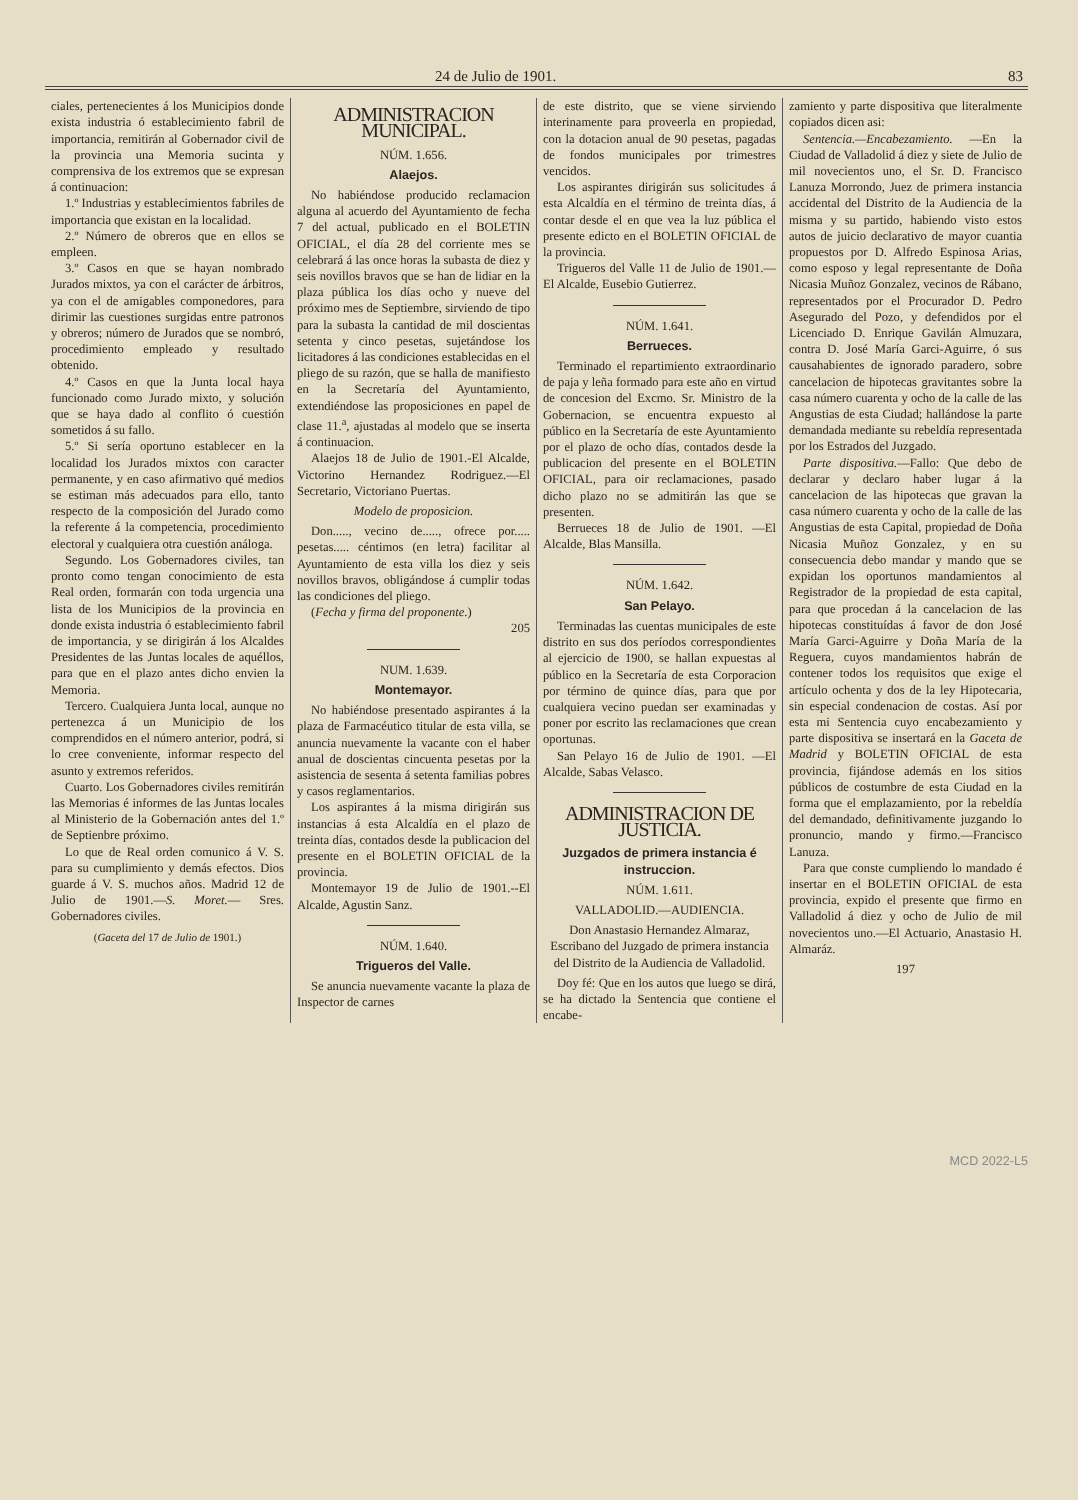24 de Julio de 1901. 83
ciales, pertenecientes á los Municipios donde exista industria ó establecimiento fabril de importancia, remitirán al Gobernador civil de la provincia una Memoria sucinta y comprensiva de los extremos que se expresan á continuacion:
1.º Industrias y establecimientos fabriles de importancia que existan en la localidad.
2.º Número de obreros que en ellos se empleen.
3.º Casos en que se hayan nombrado Jurados mixtos, ya con el carácter de árbitros, ya con el de amigables componedores, para dirimir las cuestiones surgidas entre patronos y obreros; número de Jurados que se nombró, procedimiento empleado y resultado obtenido.
4.º Casos en que la Junta local haya funcionado como Jurado mixto, y solución que se haya dado al conflito ó cuestión sometidos á su fallo.
5.º Si sería oportuno establecer en la localidad los Jurados mixtos con caracter permanente, y en caso afirmativo qué medios se estiman más adecuados para ello, tanto respecto de la composición del Jurado como la referente á la competencia, procedimiento electoral y cualquiera otra cuestión análoga.
Segundo. Los Gobernadores civiles, tan pronto como tengan conocimiento de esta Real orden, formarán con toda urgencia una lista de los Municipios de la provincia en donde exista industria ó establecimiento fabril de importancia, y se dirigirán á los Alcaldes Presidentes de las Juntas locales de aquéllos, para que en el plazo antes dicho envien la Memoria.
Tercero. Cualquiera Junta local, aunque no pertenezca á un Municipio de los comprendidos en el número anterior, podrá, si lo cree conveniente, informar respecto del asunto y extremos referidos.
Cuarto. Los Gobernadores civiles remitirán las Memorias é informes de las Juntas locales al Ministerio de la Gobernación antes del 1.º de Septienbre próximo.
Lo que de Real orden comunico á V. S. para su cumplimiento y demás efectos. Dios guarde á V. S. muchos años. Madrid 12 de Julio de 1901.—S. Moret.— Sres. Gobernadores civiles.
(Gaceta del 17 de Julio de 1901.)
ADMINISTRACION MUNICIPAL.
NÚM. 1.656.
Alaejos.
No habiéndose producido reclamacion alguna al acuerdo del Ayuntamiento de fecha 7 del actual, publicado en el BOLETIN OFICIAL, el día 28 del corriente mes se celebrará á las once horas la subasta de diez y seis novillos bravos que se han de lidiar en la plaza pública los días ocho y nueve del próximo mes de Septiembre, sirviendo de tipo para la subasta la cantidad de mil doscientas setenta y cinco pesetas, sujetándose los licitadores á las condiciones establecidas en el pliego de su razón, que se halla de manifiesto en la Secretaría del Ayuntamiento, extendiéndose las proposiciones en papel de clase 11.<sup>a</sup>, ajustadas al modelo que se inserta á continuacion.
Alaejos 18 de Julio de 1901.-El Alcalde, Victorino Hernandez Rodriguez.—El Secretario, Victoriano Puertas.
Modelo de proposicion.
Don....., vecino de....., ofrece por..... pesetas..... céntimos (en letra) facilitar al Ayuntamiento de esta villa los diez y seis novillos bravos, obligándose á cumplir todas las condiciones del pliego.
(Fecha y firma del proponente.)
205
NUM. 1.639.
Montemayor.
No habiéndose presentado aspirantes á la plaza de Farmacéutico titular de esta villa, se anuncia nuevamente la vacante con el haber anual de doscientas cincuenta pesetas por la asistencia de sesenta á setenta familias pobres y casos reglamentarios.
Los aspirantes á la misma dirigirán sus instancias á esta Alcaldía en el plazo de treinta días, contados desde la publicacion del presente en el BOLETIN OFICIAL de la provincia.
Montemayor 19 de Julio de 1901.--El Alcalde, Agustin Sanz.
NÚM. 1.640.
Trigueros del Valle.
Se anuncia nuevamente vacante la plaza de Inspector de carnes
de este distrito, que se viene sirviendo interinamente para proveerla en propiedad, con la dotacion anual de 90 pesetas, pagadas de fondos municipales por trimestres vencidos.
Los aspirantes dirigirán sus solicitudes á esta Alcaldía en el término de treinta días, á contar desde el en que vea la luz pública el presente edicto en el BOLETIN OFICIAL de la provincia.
Trigueros del Valle 11 de Julio de 1901.—El Alcalde, Eusebio Gutierrez.
NÚM. 1.641.
Berrueces.
Terminado el repartimiento extraordinario de paja y leña formado para este año en virtud de concesion del Excmo. Sr. Ministro de la Gobernacion, se encuentra expuesto al público en la Secretaría de este Ayuntamiento por el plazo de ocho días, contados desde la publicacion del presente en el BOLETIN OFICIAL, para oir reclamaciones, pasado dicho plazo no se admitirán las que se presenten.
Berrueces 18 de Julio de 1901. —El Alcalde, Blas Mansilla.
NÚM. 1.642.
San Pelayo.
Terminadas las cuentas municipales de este distrito en sus dos períodos correspondientes al ejercicio de 1900, se hallan expuestas al público en la Secretaría de esta Corporacion por término de quince días, para que por cualquiera vecino puedan ser examinadas y poner por escrito las reclamaciones que crean oportunas.
San Pelayo 16 de Julio de 1901. —El Alcalde, Sabas Velasco.
ADMINISTRACION DE JUSTICIA.
Juzgados de primera instancia é instruccion.
NÚM. 1.611.
VALLADOLID.—AUDIENCIA.
Don Anastasio Hernandez Almaraz, Escribano del Juzgado de primera instancia del Distrito de la Audiencia de Valladolid.
Doy fé: Que en los autos que luego se dirá, se ha dictado la Sentencia que contiene el encabe-
zamiento y parte dispositiva que literalmente copiados dicen asi:
Sentencia.—Encabezamiento. —En la Ciudad de Valladolid á diez y siete de Julio de mil novecientos uno, el Sr. D. Francisco Lanuza Morrondo, Juez de primera instancia accidental del Distrito de la Audiencia de la misma y su partido, habiendo visto estos autos de juicio declarativo de mayor cuantia propuestos por D. Alfredo Espinosa Arias, como esposo y legal representante de Doña Nicasia Muñoz Gonzalez, vecinos de Rábano, representados por el Procurador D. Pedro Asegurado del Pozo, y defendidos por el Licenciado D. Enrique Gavilán Almuzara, contra D. José María Garci-Aguirre, ó sus causahabientes de ignorado paradero, sobre cancelacion de hipotecas gravitantes sobre la casa número cuarenta y ocho de la calle de las Angustias de esta Ciudad; hallándose la parte demandada mediante su rebeldía representada por los Estrados del Juzgado.
Parte dispositiva.—Fallo: Que debo de declarar y declaro haber lugar á la cancelacion de las hipotecas que gravan la casa número cuarenta y ocho de la calle de las Angustias de esta Capital, propiedad de Doña Nicasia Muñoz Gonzalez, y en su consecuencia debo mandar y mando que se expidan los oportunos mandamientos al Registrador de la propiedad de esta capital, para que procedan á la cancelacion de las hipotecas constituídas á favor de don José María Garci-Aguirre y Doña María de la Reguera, cuyos mandamientos habrán de contener todos los requisitos que exige el artículo ochenta y dos de la ley Hipotecaria, sin especial condenacion de costas. Así por esta mi Sentencia cuyo encabezamiento y parte dispositiva se insertará en la Gaceta de Madrid y BOLETIN OFICIAL de esta provincia, fijándose además en los sitios públicos de costumbre de esta Ciudad en la forma que el emplazamiento, por la rebeldía del demandado, definitivamente juzgando lo pronuncio, mando y firmo.—Francisco Lanuza.
Para que conste cumpliendo lo mandado é insertar en el BOLETIN OFICIAL de esta provincia, expido el presente que firmo en Valladolid á diez y ocho de Julio de mil novecientos uno.—El Actuario, Anastasio H. Almaráz.
197
MCD 2022-L5